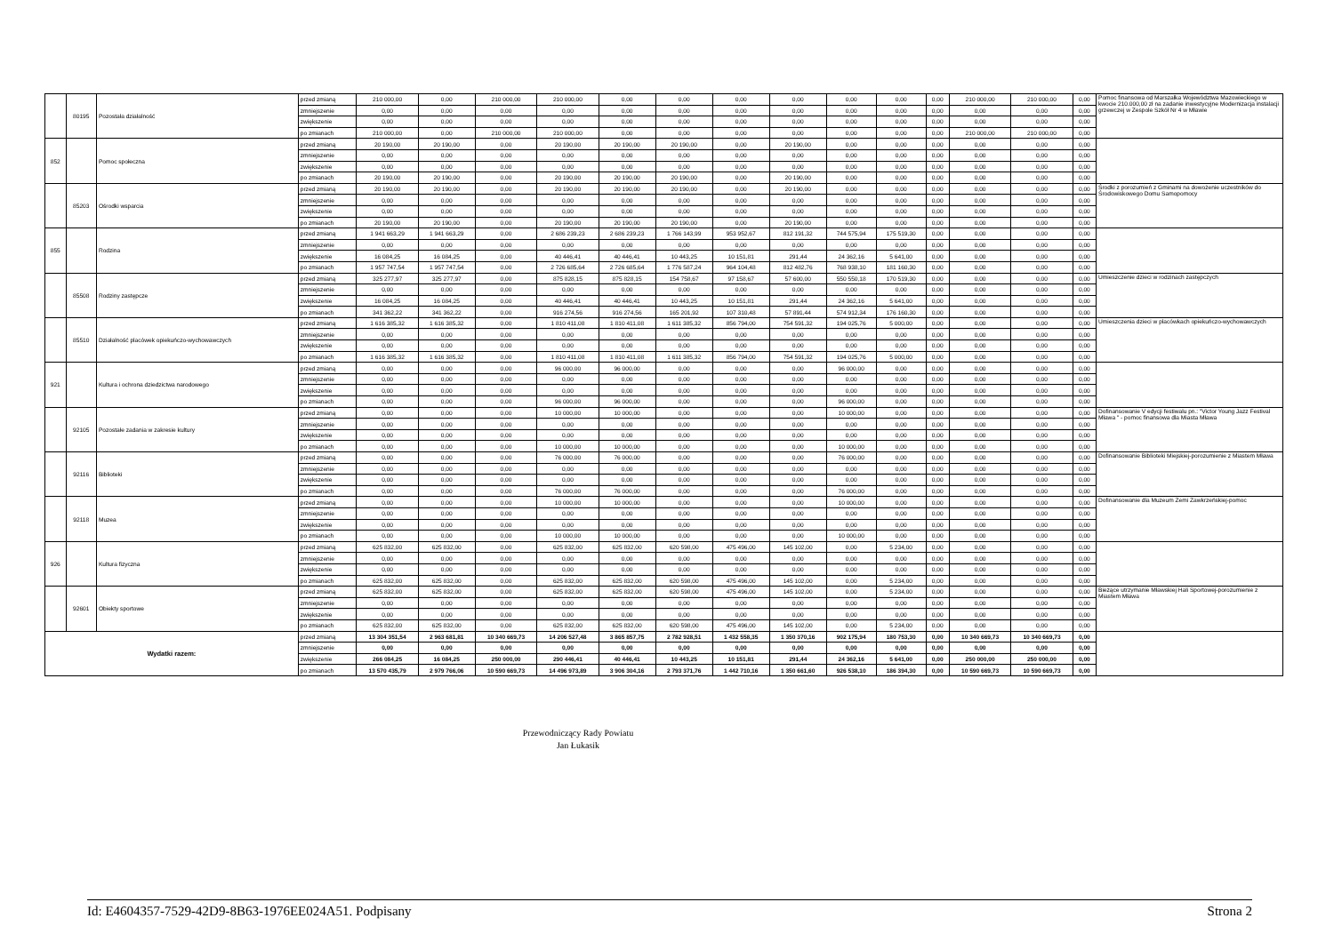| | 80195 | Pozostała działalność | przed zmianą | 210 000,00 | 0,00 | 210 000,00 | 210 000,00 | 0,00 | 0,00 | 0,00 | 0,00 | 0,00 | 0,00 | 0,00 | 210 000,00 | 210 000,00 | 0,00 | Pomoc finansowa od Marszałka Województwa Mazowieckiego w kwocie 210.000,00 zł na zadanie inwestycyjne Modernizacja instalacji grzewczej w Zespole Szkół Nr 4 w Mławie |
| | | | zmniejszenie | 0,00 | 0,00 | 0,00 | 0,00 | 0,00 | 0,00 | 0,00 | 0,00 | 0,00 | 0,00 | 0,00 | 0,00 | 0,00 | 0,00 | |
| | | | zwiększenie | 0,00 | 0,00 | 0,00 | 0,00 | 0,00 | 0,00 | 0,00 | 0,00 | 0,00 | 0,00 | 0,00 | 0,00 | 0,00 | 0,00 | |
| | | | po zmianach | 210 000,00 | 0,00 | 210 000,00 | 210 000,00 | 0,00 | 0,00 | 0,00 | 0,00 | 0,00 | 0,00 | 0,00 | 210 000,00 | 210 000,00 | 0,00 | |
| 852 | | Pomoc społeczna | przed zmianą | 20 190,00 | 20 190,00 | 0,00 | 20 190,00 | 20 190,00 | 20 190,00 | 0,00 | 20 190,00 | 0,00 | 0,00 | 0,00 | 0,00 | 0,00 | 0,00 | |
| | | | zmniejszenie | 0,00 | 0,00 | 0,00 | 0,00 | 0,00 | 0,00 | 0,00 | 0,00 | 0,00 | 0,00 | 0,00 | 0,00 | 0,00 | 0,00 | |
| | | | zwiększenie | 0,00 | 0,00 | 0,00 | 0,00 | 0,00 | 0,00 | 0,00 | 0,00 | 0,00 | 0,00 | 0,00 | 0,00 | 0,00 | 0,00 | |
| | | | po zmianach | 20 190,00 | 20 190,00 | 0,00 | 20 190,00 | 20 190,00 | 20 190,00 | 0,00 | 20 190,00 | 0,00 | 0,00 | 0,00 | 0,00 | 0,00 | 0,00 | |
| | 85203 | Ośrodki wsparcia | przed zmianą | 20 190,00 | 20 190,00 | 0,00 | 20 190,00 | 20 190,00 | 20 190,00 | 0,00 | 20 190,00 | 0,00 | 0,00 | 0,00 | 0,00 | 0,00 | 0,00 | Środki z porozumień z Gminami na dowożenie uczestników do Środowiskowego Domu Samopomocy |
| | | | zmniejszenie | 0,00 | 0,00 | 0,00 | 0,00 | 0,00 | 0,00 | 0,00 | 0,00 | 0,00 | 0,00 | 0,00 | 0,00 | 0,00 | 0,00 | |
| | | | zwiększenie | 0,00 | 0,00 | 0,00 | 0,00 | 0,00 | 0,00 | 0,00 | 0,00 | 0,00 | 0,00 | 0,00 | 0,00 | 0,00 | 0,00 | |
| | | | po zmianach | 20 190,00 | 20 190,00 | 0,00 | 20 190,00 | 20 190,00 | 20 190,00 | 0,00 | 20 190,00 | 0,00 | 0,00 | 0,00 | 0,00 | 0,00 | 0,00 | |
| 855 | | Rodzina | przed zmianą | 1 941 663,29 | 1 941 663,29 | 0,00 | 2 686 239,23 | 2 686 239,23 | 1 766 143,99 | 953 952,67 | 812 191,32 | 744 575,94 | 175 519,30 | 0,00 | 0,00 | 0,00 | 0,00 | |
| | | | zmniejszenie | 0,00 | 0,00 | 0,00 | 0,00 | 0,00 | 0,00 | 0,00 | 0,00 | 0,00 | 0,00 | 0,00 | 0,00 | 0,00 | 0,00 | |
| | | | zwiększenie | 16 084,25 | 16 084,25 | 0,00 | 40 446,41 | 40 446,41 | 10 443,25 | 10 151,81 | 291,44 | 24 362,16 | 5 641,00 | 0,00 | 0,00 | 0,00 | 0,00 | |
| | | | po zmianach | 1 957 747,54 | 1 957 747,54 | 0,00 | 2 726 685,64 | 2 726 685,64 | 1 776 587,24 | 964 104,48 | 812 482,76 | 768 938,10 | 181 160,30 | 0,00 | 0,00 | 0,00 | 0,00 | |
| | 85508 | Rodziny zastępcze | przed zmianą | 325 277,97 | 325 277,97 | 0,00 | 875 828,15 | 875 828,15 | 154 758,67 | 97 158,67 | 57 600,00 | 550 550,18 | 170 519,30 | 0,00 | 0,00 | 0,00 | 0,00 | Umieszczenie dzieci w rodzinach zastępczych |
| | | | zmniejszenie | 0,00 | 0,00 | 0,00 | 0,00 | 0,00 | 0,00 | 0,00 | 0,00 | 0,00 | 0,00 | 0,00 | 0,00 | 0,00 | 0,00 | |
| | | | zwiększenie | 16 084,25 | 16 084,25 | 0,00 | 40 446,41 | 40 446,41 | 10 443,25 | 10 151,81 | 291,44 | 24 362,16 | 5 641,00 | 0,00 | 0,00 | 0,00 | 0,00 | |
| | | | po zmianach | 341 362,22 | 341 362,22 | 0,00 | 916 274,56 | 916 274,56 | 165 201,92 | 107 310,48 | 57 891,44 | 574 912,34 | 176 160,30 | 0,00 | 0,00 | 0,00 | 0,00 | |
| | 85510 | Działalność placówek opiekuńczo-wychowawczych | przed zmianą | 1 616 385,32 | 1 616 385,32 | 0,00 | 1 810 411,08 | 1 810 411,08 | 1 611 385,32 | 856 794,00 | 754 591,32 | 194 025,76 | 5 000,00 | 0,00 | 0,00 | 0,00 | 0,00 | Umieszczenia dzieci w placówkach opiekuńczo-wychowawczych |
| | | | zmniejszenie | 0,00 | 0,00 | 0,00 | 0,00 | 0,00 | 0,00 | 0,00 | 0,00 | 0,00 | 0,00 | 0,00 | 0,00 | 0,00 | 0,00 | |
| | | | zwiększenie | 0,00 | 0,00 | 0,00 | 0,00 | 0,00 | 0,00 | 0,00 | 0,00 | 0,00 | 0,00 | 0,00 | 0,00 | 0,00 | 0,00 | |
| | | | po zmianach | 1 616 385,32 | 1 616 385,32 | 0,00 | 1 810 411,08 | 1 810 411,08 | 1 611 385,32 | 856 794,00 | 754 591,32 | 194 025,76 | 5 000,00 | 0,00 | 0,00 | 0,00 | 0,00 | |
| 921 | | Kultura i ochrona dziedzictwa narodowego | przed zmianą | 0,00 | 0,00 | 0,00 | 96 000,00 | 96 000,00 | 0,00 | 0,00 | 0,00 | 96 000,00 | 0,00 | 0,00 | 0,00 | 0,00 | 0,00 | |
| | | | zmniejszenie | 0,00 | 0,00 | 0,00 | 0,00 | 0,00 | 0,00 | 0,00 | 0,00 | 0,00 | 0,00 | 0,00 | 0,00 | 0,00 | 0,00 | |
| | | | zwiększenie | 0,00 | 0,00 | 0,00 | 0,00 | 0,00 | 0,00 | 0,00 | 0,00 | 0,00 | 0,00 | 0,00 | 0,00 | 0,00 | 0,00 | |
| | | | po zmianach | 0,00 | 0,00 | 0,00 | 96 000,00 | 96 000,00 | 0,00 | 0,00 | 0,00 | 96 000,00 | 0,00 | 0,00 | 0,00 | 0,00 | 0,00 | |
| | 92105 | Pozostałe zadania w zakresie kultury | przed zmianą | 0,00 | 0,00 | 0,00 | 10 000,00 | 10 000,00 | 0,00 | 0,00 | 0,00 | 10 000,00 | 0,00 | 0,00 | 0,00 | 0,00 | 0,00 | Dofinansowanie V edycji festiwalu pn.: "Victor Young Jazz Festival Mława " - pomoc finansowa dla Miasta Mława |
| | | | zmniejszenie | 0,00 | 0,00 | 0,00 | 0,00 | 0,00 | 0,00 | 0,00 | 0,00 | 0,00 | 0,00 | 0,00 | 0,00 | 0,00 | 0,00 | |
| | | | zwiększenie | 0,00 | 0,00 | 0,00 | 0,00 | 0,00 | 0,00 | 0,00 | 0,00 | 0,00 | 0,00 | 0,00 | 0,00 | 0,00 | 0,00 | |
| | | | po zmianach | 0,00 | 0,00 | 0,00 | 10 000,00 | 10 000,00 | 0,00 | 0,00 | 0,00 | 10 000,00 | 0,00 | 0,00 | 0,00 | 0,00 | 0,00 | |
| | 92116 | Biblioteki | przed zmianą | 0,00 | 0,00 | 0,00 | 76 000,00 | 76 000,00 | 0,00 | 0,00 | 0,00 | 76 000,00 | 0,00 | 0,00 | 0,00 | 0,00 | 0,00 | Dofinansowanie Biblioteki Miejskiej-porozumienie z Miastem Mława |
| | | | zmniejszenie | 0,00 | 0,00 | 0,00 | 0,00 | 0,00 | 0,00 | 0,00 | 0,00 | 0,00 | 0,00 | 0,00 | 0,00 | 0,00 | 0,00 | |
| | | | zwiększenie | 0,00 | 0,00 | 0,00 | 0,00 | 0,00 | 0,00 | 0,00 | 0,00 | 0,00 | 0,00 | 0,00 | 0,00 | 0,00 | 0,00 | |
| | | | po zmianach | 0,00 | 0,00 | 0,00 | 76 000,00 | 76 000,00 | 0,00 | 0,00 | 0,00 | 76 000,00 | 0,00 | 0,00 | 0,00 | 0,00 | 0,00 | |
| | 92118 | Muzea | przed zmianą | 0,00 | 0,00 | 0,00 | 10 000,00 | 10 000,00 | 0,00 | 0,00 | 0,00 | 10 000,00 | 0,00 | 0,00 | 0,00 | 0,00 | 0,00 | Dofinansowanie dla Muzeum Zemi Zawkrzeńskiej-pomoc |
| | | | zmniejszenie | 0,00 | 0,00 | 0,00 | 0,00 | 0,00 | 0,00 | 0,00 | 0,00 | 0,00 | 0,00 | 0,00 | 0,00 | 0,00 | 0,00 | |
| | | | zwiększenie | 0,00 | 0,00 | 0,00 | 0,00 | 0,00 | 0,00 | 0,00 | 0,00 | 0,00 | 0,00 | 0,00 | 0,00 | 0,00 | 0,00 | |
| | | | po zmianach | 0,00 | 0,00 | 0,00 | 10 000,00 | 10 000,00 | 0,00 | 0,00 | 0,00 | 10 000,00 | 0,00 | 0,00 | 0,00 | 0,00 | 0,00 | |
| 926 | | Kultura fizyczna | przed zmianą | 625 832,00 | 625 832,00 | 0,00 | 625 832,00 | 625 832,00 | 620 598,00 | 475 496,00 | 145 102,00 | 0,00 | 5 234,00 | 0,00 | 0,00 | 0,00 | 0,00 | |
| | | | zmniejszenie | 0,00 | 0,00 | 0,00 | 0,00 | 0,00 | 0,00 | 0,00 | 0,00 | 0,00 | 0,00 | 0,00 | 0,00 | 0,00 | 0,00 | |
| | | | zwiększenie | 0,00 | 0,00 | 0,00 | 0,00 | 0,00 | 0,00 | 0,00 | 0,00 | 0,00 | 0,00 | 0,00 | 0,00 | 0,00 | 0,00 | |
| | | | po zmianach | 625 832,00 | 625 832,00 | 0,00 | 625 832,00 | 625 832,00 | 620 598,00 | 475 496,00 | 145 102,00 | 0,00 | 5 234,00 | 0,00 | 0,00 | 0,00 | 0,00 | |
| | 92601 | Obiekty sportowe | przed zmianą | 625 832,00 | 625 832,00 | 0,00 | 625 832,00 | 625 832,00 | 620 598,00 | 475 496,00 | 145 102,00 | 0,00 | 5 234,00 | 0,00 | 0,00 | 0,00 | 0,00 | Bieżące utrzymanie Mławskiej Hali Sportowej-porozumienie z Miastem Mława |
| | | | zmniejszenie | 0,00 | 0,00 | 0,00 | 0,00 | 0,00 | 0,00 | 0,00 | 0,00 | 0,00 | 0,00 | 0,00 | 0,00 | 0,00 | 0,00 | |
| | | | zwiększenie | 0,00 | 0,00 | 0,00 | 0,00 | 0,00 | 0,00 | 0,00 | 0,00 | 0,00 | 0,00 | 0,00 | 0,00 | 0,00 | 0,00 | |
| | | | po zmianach | 625 832,00 | 625 832,00 | 0,00 | 625 832,00 | 625 832,00 | 620 598,00 | 475 496,00 | 145 102,00 | 0,00 | 5 234,00 | 0,00 | 0,00 | 0,00 | 0,00 | |
| Wydatki razem: | | | przed zmianą | 13 304 351,54 | 2 963 681,81 | 10 340 669,73 | 14 206 527,48 | 3 865 857,75 | 2 782 928,51 | 1 432 558,35 | 1 350 370,16 | 902 175,94 | 180 753,30 | 0,00 | 10 340 669,73 | 10 340 669,73 | 0,00 | |
| | | | zmniejszenie | 0,00 | 0,00 | 0,00 | 0,00 | 0,00 | 0,00 | 0,00 | 0,00 | 0,00 | 0,00 | 0,00 | 0,00 | 0,00 | 0,00 | |
| | | | zwiększenie | 266 084,25 | 16 084,25 | 250 000,00 | 290 446,41 | 40 446,41 | 10 443,25 | 10 151,81 | 291,44 | 24 362,16 | 5 641,00 | 0,00 | 250 000,00 | 250 000,00 | 0,00 | |
| | | | po zmianach | 13 570 435,79 | 2 979 766,06 | 10 590 669,73 | 14 496 973,89 | 3 906 304,16 | 2 793 371,76 | 1 442 710,16 | 1 350 661,60 | 926 538,10 | 186 394,30 | 0,00 | 10 590 669,73 | 10 590 669,73 | 0,00 | |
Przewodniczący Rady Powiatu
Jan Łukasik
Id: E4604357-7529-42D9-8B63-1976EE024A51. Podpisany Strona 2